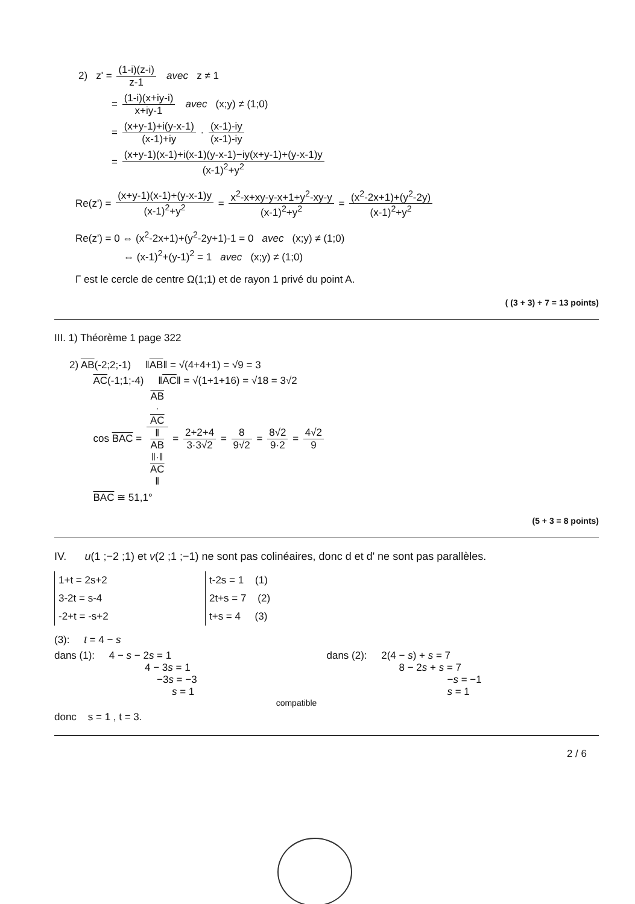2) z' = (1-i)(z-i) z-1 avec z ≠ 1
= (1-i)(x+iy-i) x+iy-1 avec (x;y) ≠ (1;0)
= (x+y-1)+i(y-x-1) (x-1)+iy · (x-1)-iy (x-1)-iy
= (x+y-1)(x-1)+i(x-1)(y-x-1)−iy(x+y-1)+(y-x-1)y (x-1)<sup>2</sup>+y<sup>2</sup>
Re(z') = (x+y-1)(x-1)+(y-x-1)y (x-1)<sup>2</sup>+y<sup>2</sup> = x<sup>2</sup>-x+xy-y-x+1+y<sup>2</sup>-xy-y (x-1)<sup>2</sup>+y<sup>2</sup> = (x<sup>2</sup>-2x+1)+(y<sup>2</sup>-2y) (x-1)<sup>2</sup>+y<sup>2</sup>
Re(z') = 0 ⇔ (x<sup>2</sup>-2x+1)+(y<sup>2</sup>-2y+1)-1 = 0 avec (x;y) ≠ (1;0)
⇔ (x-1)<sup>2</sup>+(y-1)<sup>2</sup> = 1 avec (x;y) ≠ (1;0)
Γ est le cercle de centre Ω(1;1) et de rayon 1 privé du point A.
( (3 + 3) + 7 = 13 points)
III. 1) Théorème 1 page 322
2) AB(-2;2;-1) ‖AB‖ = √(4+4+1) = √9 = 3
AC(-1;1;-4) ‖AC‖ = √(1+1+16) = √18 = 3√2
cos BAC = AB
·
AC ‖
AB
‖·‖
AC
‖ = 2+2+4 3·3√2 = 8 9√2 = 8√2 9·2 = 4√2 9
BAC ≅ 51,1°
(5 + 3 = 8 points)
IV. u(1 ;−2 ;1) et v(2 ;1 ;−1) ne sont pas colinéaires, donc d et d' ne sont pas parallèles.
1+t = 2s+2
3-2t = s-4
-2+t = -s+2
t-2s = 1 (1)
2t+s = 7 (2)
t+s = 4 (3)
(3): t = 4 − s
dans (1): 4 − s − 2s = 1
4 − 3s = 1
−3s = −3
s = 1
dans (2): 2(4 − s) + s = 7
8 − 2s + s = 7
−s = −1
s = 1
compatible
donc s = 1 , t = 3.
2 / 6